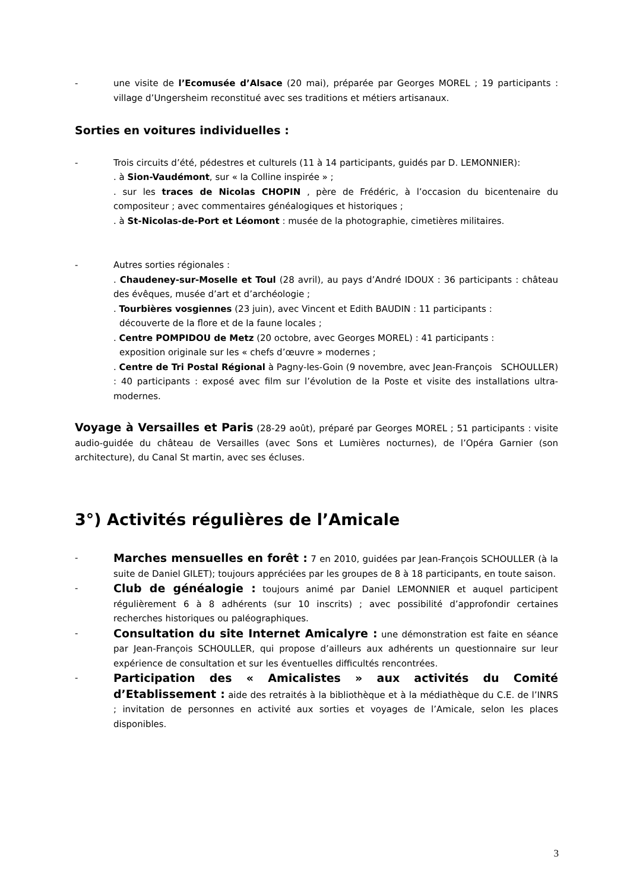- une visite de l’Ecomusée d’Alsace (20 mai), préparée par Georges MOREL ; 19 participants : village d’Ungersheim reconstitué avec ses traditions et métiers artisanaux.
Sorties en voitures individuelles :
- Trois circuits d’été, pédestres et culturels (11 à 14 participants, guidés par D. LEMONNIER):
. à Sion-Vaudémont, sur « la Colline inspirée » ;
. sur les traces de Nicolas CHOPIN , père de Frédéric, à l’occasion du bicentenaire du compositeur ; avec commentaires généalogiques et historiques ;
. à St-Nicolas-de-Port et Léomont : musée de la photographie, cimetières militaires.
- Autres sorties régionales :
. Chaudeney-sur-Moselle et Toul (28 avril), au pays d’André IDOUX : 36 participants : château des évêques, musée d’art et d’archéologie ;
. Tourbières vosgiennes (23 juin), avec Vincent et Edith BAUDIN : 11 participants :
découverte de la flore et de la faune locales ;
. Centre POMPIDOU de Metz (20 octobre, avec Georges MOREL) : 41 participants :
exposition originale sur les « chefs d’œuvre » modernes ;
. Centre de Tri Postal Régional à Pagny-les-Goin (9 novembre, avec Jean-François SCHOULLER) : 40 participants : exposé avec film sur l’évolution de la Poste et visite des installations ultra-modernes.
Voyage à Versailles et Paris (28-29 août), préparé par Georges MOREL ; 51 participants : visite audio-guidée du château de Versailles (avec Sons et Lumières nocturnes), de l’Opéra Garnier (son architecture), du Canal St martin, avec ses écluses.
3°) Activités régulières de l’Amicale
-
Marches mensuelles en forêt : 7 en 2010, guidées par Jean-François SCHOULLER (à la suite de Daniel GILET); toujours appréciées par les groupes de 8 à 18 participants, en toute saison.
-
Club de généalogie : toujours animé par Daniel LEMONNIER et auquel participent régulièrement 6 à 8 adhérents (sur 10 inscrits) ; avec possibilité d’approfondir certaines recherches historiques ou paléographiques.
-
Consultation du site Internet Amicalyre : une démonstration est faite en séance par Jean-François SCHOULLER, qui propose d’ailleurs aux adhérents un questionnaire sur leur expérience de consultation et sur les éventuelles difficultés rencontrées.
-
Participation des « Amicalistes » aux activités du Comité d’Etablissement : aide des retraités à la bibliothèque et à la médiathèque du C.E. de l’INRS ; invitation de personnes en activité aux sorties et voyages de l’Amicale, selon les places disponibles.
3